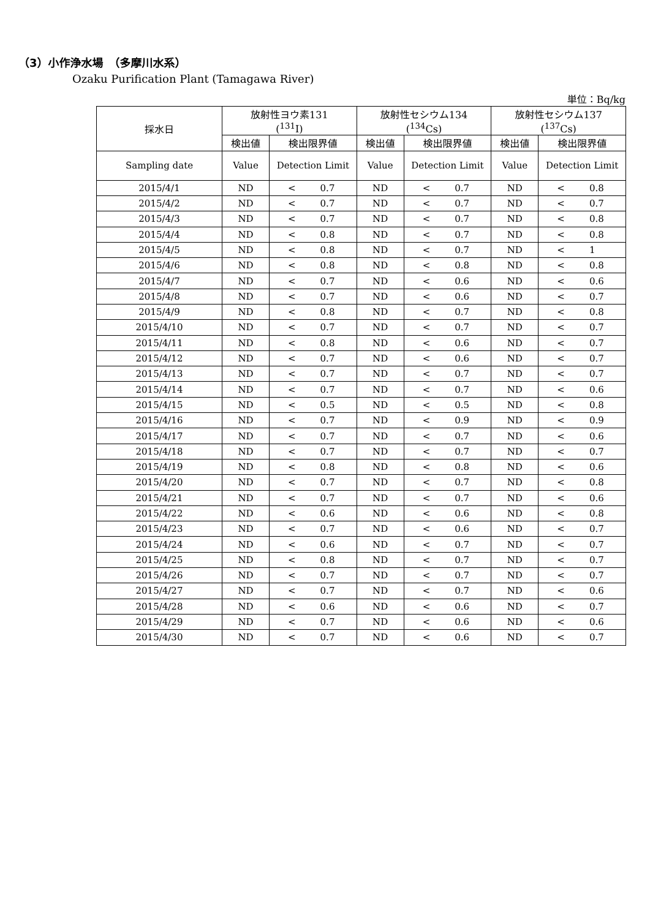（3）小作浄水場　（多摩川水系）
Ozaku Purification Plant (Tamagawa River)
単位：Bq/kg
| 採水日 | 放射性ヨウ素131 (<sup>131</sup>I) | | 放射性セシウム134 (<sup>134</sup>Cs) | | 放射性セシウム137 (<sup>137</sup>Cs) | |
| --- | --- | --- | --- | --- | --- | --- |
| | 検出値 | 検出限界値 | 検出値 | 検出限界値 | 検出値 | 検出限界値 |
| Sampling date | Value | Detection Limit | Value | Detection Limit | Value | Detection Limit |
| 2015/4/1 | ND | < 0.7 | ND | < 0.7 | ND | < 0.8 |
| 2015/4/2 | ND | < 0.7 | ND | < 0.7 | ND | < 0.7 |
| 2015/4/3 | ND | < 0.7 | ND | < 0.7 | ND | < 0.8 |
| 2015/4/4 | ND | < 0.8 | ND | < 0.7 | ND | < 0.8 |
| 2015/4/5 | ND | < 0.8 | ND | < 0.7 | ND | < 1 |
| 2015/4/6 | ND | < 0.8 | ND | < 0.8 | ND | < 0.8 |
| 2015/4/7 | ND | < 0.7 | ND | < 0.6 | ND | < 0.6 |
| 2015/4/8 | ND | < 0.7 | ND | < 0.6 | ND | < 0.7 |
| 2015/4/9 | ND | < 0.8 | ND | < 0.7 | ND | < 0.8 |
| 2015/4/10 | ND | < 0.7 | ND | < 0.7 | ND | < 0.7 |
| 2015/4/11 | ND | < 0.8 | ND | < 0.6 | ND | < 0.7 |
| 2015/4/12 | ND | < 0.7 | ND | < 0.6 | ND | < 0.7 |
| 2015/4/13 | ND | < 0.7 | ND | < 0.7 | ND | < 0.7 |
| 2015/4/14 | ND | < 0.7 | ND | < 0.7 | ND | < 0.6 |
| 2015/4/15 | ND | < 0.5 | ND | < 0.5 | ND | < 0.8 |
| 2015/4/16 | ND | < 0.7 | ND | < 0.9 | ND | < 0.9 |
| 2015/4/17 | ND | < 0.7 | ND | < 0.7 | ND | < 0.6 |
| 2015/4/18 | ND | < 0.7 | ND | < 0.7 | ND | < 0.7 |
| 2015/4/19 | ND | < 0.8 | ND | < 0.8 | ND | < 0.6 |
| 2015/4/20 | ND | < 0.7 | ND | < 0.7 | ND | < 0.8 |
| 2015/4/21 | ND | < 0.7 | ND | < 0.7 | ND | < 0.6 |
| 2015/4/22 | ND | < 0.6 | ND | < 0.6 | ND | < 0.8 |
| 2015/4/23 | ND | < 0.7 | ND | < 0.6 | ND | < 0.7 |
| 2015/4/24 | ND | < 0.6 | ND | < 0.7 | ND | < 0.7 |
| 2015/4/25 | ND | < 0.8 | ND | < 0.7 | ND | < 0.7 |
| 2015/4/26 | ND | < 0.7 | ND | < 0.7 | ND | < 0.7 |
| 2015/4/27 | ND | < 0.7 | ND | < 0.7 | ND | < 0.6 |
| 2015/4/28 | ND | < 0.6 | ND | < 0.6 | ND | < 0.7 |
| 2015/4/29 | ND | < 0.7 | ND | < 0.6 | ND | < 0.6 |
| 2015/4/30 | ND | < 0.7 | ND | < 0.6 | ND | < 0.7 |